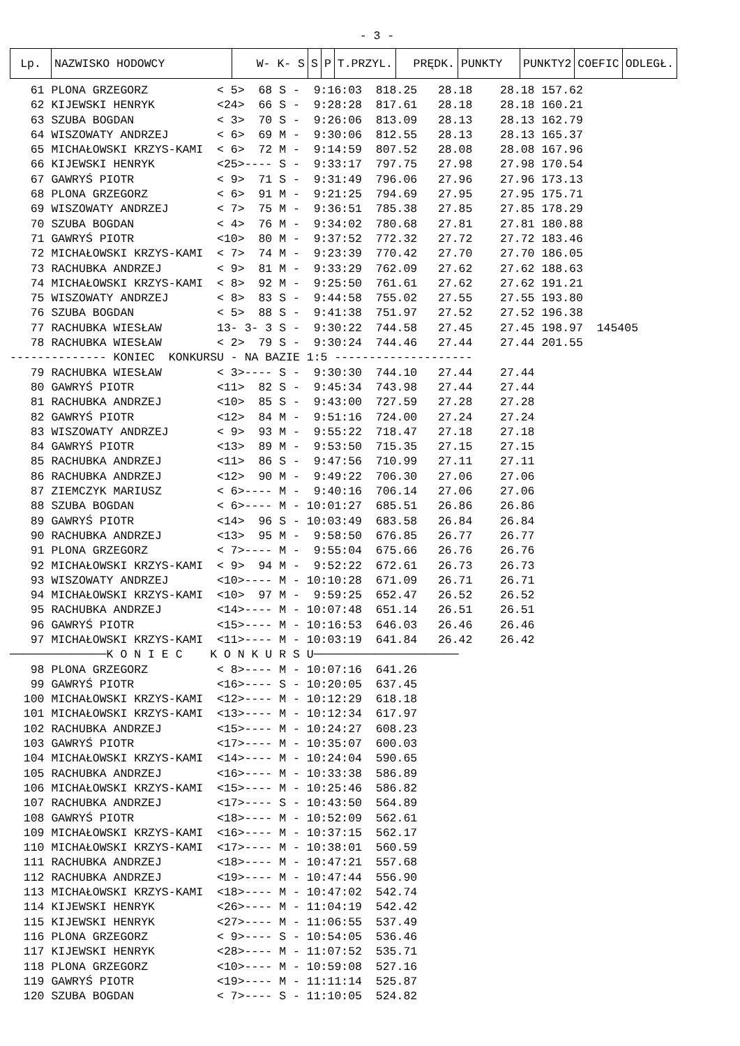- 3 -
| Lp. | NAZWISKO HODOWCY | W- K- S | S | P | T.PRZYL. | PRĘDK. | PUNKTY | PUNKTY2 | COEFIC | ODLEGŁ. |
| --- | --- | --- | --- | --- | --- | --- | --- | --- | --- | --- |
   61 PLONA GRZEGORZ          < 5>  68 S -  9:16:03  818.25   28.18    28.18 157.62
   62 KIJEWSKI HENRYK         <24>  66 S -  9:28:28  817.61   28.18    28.18 160.21
   63 SZUBA BOGDAN            < 3>  70 S -  9:26:06  813.09   28.13    28.13 162.79
   64 WISZOWATY ANDRZEJ       < 6>  69 M -  9:30:06  812.55   28.13    28.13 165.37
   65 MICHAŁOWSKI KRZYS-KAMI  < 6>  72 M -  9:14:59  807.52   28.08    28.08 167.96
   66 KIJEWSKI HENRYK         <25>---- S -  9:33:17  797.75   27.98    27.98 170.54
   67 GAWRYŚ PIOTR            < 9>  71 S -  9:31:49  796.06   27.96    27.96 173.13
   68 PLONA GRZEGORZ          < 6>  91 M -  9:21:25  794.69   27.95    27.95 175.71
   69 WISZOWATY ANDRZEJ       < 7>  75 M -  9:36:51  785.38   27.85    27.85 178.29
   70 SZUBA BOGDAN            < 4>  76 M -  9:34:02  780.68   27.81    27.81 180.88
   71 GAWRYŚ PIOTR            <10>  80 M -  9:37:52  772.32   27.72    27.72 183.46
   72 MICHAŁOWSKI KRZYS-KAMI  < 7>  74 M -  9:23:39  770.42   27.70    27.70 186.05
   73 RACHUBKA ANDRZEJ        < 9>  81 M -  9:33:29  762.09   27.62    27.62 188.63
   74 MICHAŁOWSKI KRZYS-KAMI  < 8>  92 M -  9:25:50  761.61   27.62    27.62 191.21
   75 WISZOWATY ANDRZEJ       < 8>  83 S -  9:44:58  755.02   27.55    27.55 193.80
   76 SZUBA BOGDAN            < 5>  88 S -  9:41:38  751.97   27.52    27.52 196.38
   77 RACHUBKA WIESŁAW        13- 3- 3 S -  9:30:22  744.58   27.45    27.45 198.97  145405
   78 RACHUBKA WIESŁAW        < 2>  79 S -  9:30:24  744.46   27.44    27.44 201.55
-------------- KONIEC  KONKURSU - NA BAZIE 1:5 --------------------
   79 RACHUBKA WIESŁAW        < 3>---- S -  9:30:30  744.10   27.44    27.44
   80 GAWRYŚ PIOTR            <11>  82 S -  9:45:34  743.98   27.44    27.44
   81 RACHUBKA ANDRZEJ        <10>  85 S -  9:43:00  727.59   27.28    27.28
   82 GAWRYŚ PIOTR            <12>  84 M -  9:51:16  724.00   27.24    27.24
   83 WISZOWATY ANDRZEJ       < 9>  93 M -  9:55:22  718.47   27.18    27.18
   84 GAWRYŚ PIOTR            <13>  89 M -  9:53:50  715.35   27.15    27.15
   85 RACHUBKA ANDRZEJ        <11>  86 S -  9:47:56  710.99   27.11    27.11
   86 RACHUBKA ANDRZEJ        <12>  90 M -  9:49:22  706.30   27.06    27.06
   87 ZIEMCZYK MARIUSZ        < 6>---- M -  9:40:16  706.14   27.06    27.06
   88 SZUBA BOGDAN            < 6>---- M - 10:01:27  685.51   26.86    26.86
   89 GAWRYŚ PIOTR            <14>  96 S - 10:03:49  683.58   26.84    26.84
   90 RACHUBKA ANDRZEJ        <13>  95 M -  9:58:50  676.85   26.77    26.77
   91 PLONA GRZEGORZ          < 7>---- M -  9:55:04  675.66   26.76    26.76
   92 MICHAŁOWSKI KRZYS-KAMI  < 9>  94 M -  9:52:22  672.61   26.73    26.73
   93 WISZOWATY ANDRZEJ       <10>---- M - 10:10:28  671.09   26.71    26.71
   94 MICHAŁOWSKI KRZYS-KAMI  <10>  97 M -  9:59:25  652.47   26.52    26.52
   95 RACHUBKA ANDRZEJ        <14>---- M - 10:07:48  651.14   26.51    26.51
   96 GAWRYŚ PIOTR            <15>---- M - 10:16:53  646.03   26.46    26.46
   97 MICHAŁOWSKI KRZYS-KAMI  <11>---- M - 10:03:19  641.84   26.42    26.42
──────────────K O N I E C    K O N K U R S U─────────────────────
   98 PLONA GRZEGORZ          < 8>---- M - 10:07:16  641.26
   99 GAWRYŚ PIOTR            <16>---- S - 10:20:05  637.45
  100 MICHAŁOWSKI KRZYS-KAMI  <12>---- M - 10:12:29  618.18
  101 MICHAŁOWSKI KRZYS-KAMI  <13>---- M - 10:12:34  617.97
  102 RACHUBKA ANDRZEJ        <15>---- M - 10:24:27  608.23
  103 GAWRYŚ PIOTR            <17>---- M - 10:35:07  600.03
  104 MICHAŁOWSKI KRZYS-KAMI  <14>---- M - 10:24:04  590.65
  105 RACHUBKA ANDRZEJ        <16>---- M - 10:33:38  586.89
  106 MICHAŁOWSKI KRZYS-KAMI  <15>---- M - 10:25:46  586.82
  107 RACHUBKA ANDRZEJ        <17>---- S - 10:43:50  564.89
  108 GAWRYŚ PIOTR            <18>---- M - 10:52:09  562.61
  109 MICHAŁOWSKI KRZYS-KAMI  <16>---- M - 10:37:15  562.17
  110 MICHAŁOWSKI KRZYS-KAMI  <17>---- M - 10:38:01  560.59
  111 RACHUBKA ANDRZEJ        <18>---- M - 10:47:21  557.68
  112 RACHUBKA ANDRZEJ        <19>---- M - 10:47:44  556.90
  113 MICHAŁOWSKI KRZYS-KAMI  <18>---- M - 10:47:02  542.74
  114 KIJEWSKI HENRYK         <26>---- M - 11:04:19  542.42
  115 KIJEWSKI HENRYK         <27>---- M - 11:06:55  537.49
  116 PLONA GRZEGORZ          < 9>---- S - 10:54:05  536.46
  117 KIJEWSKI HENRYK         <28>---- M - 11:07:52  535.71
  118 PLONA GRZEGORZ          <10>---- M - 10:59:08  527.16
  119 GAWRYŚ PIOTR            <19>---- M - 11:11:14  525.87
  120 SZUBA BOGDAN            < 7>---- S - 11:10:05  524.82